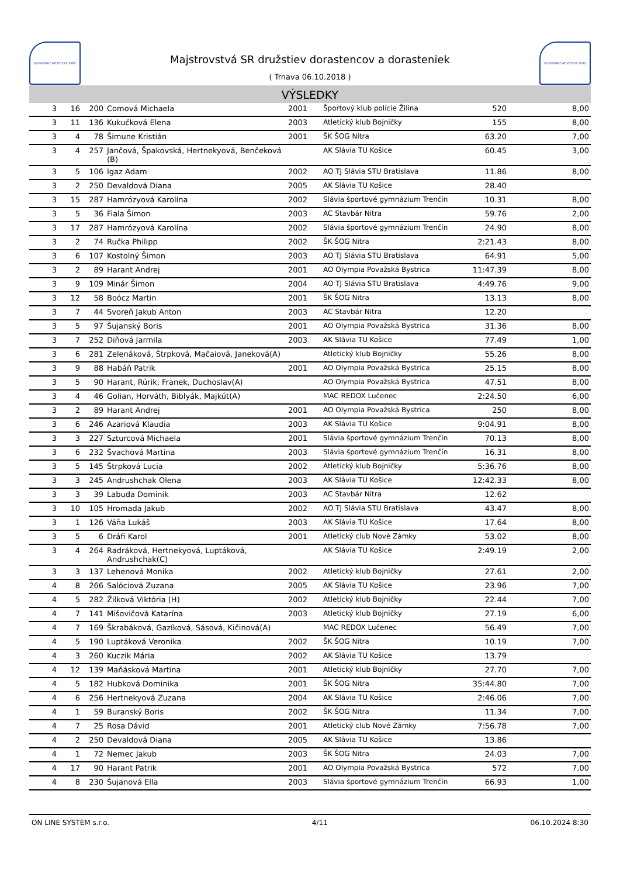SLOVENSKÝ ATLETICKÝ ZVÄZ
Majstrovstvá SR družstiev dorastencov a dorasteniek
( Trnava 06.10.2018 )
SLOVENSKÝ ATLETICKÝ ZVÄZ
VÝSLEDKY
| 3 | 16 | 200 | Comová Michaela | 2001 | Športový klub polície Žilina | 520 | 8,00 |
| 3 | 11 | 136 | Kukučková Elena | 2003 | Atletický klub Bojničky | 155 | 8,00 |
| 3 | 4 | 78 | Šimune Kristián | 2001 | ŠK ŠOG Nitra | 63.20 | 7,00 |
| 3 | 4 | 257 | Jančová, Špakovská, Hertnekyová, Benčeková (B) | | AK Slávia TU Košice | 60.45 | 3,00 |
| 3 | 5 | 106 | Igaz Adam | 2002 | AO TJ Slávia STU Bratislava | 11.86 | 8,00 |
| 3 | 2 | 250 | Devaldová Diana | 2005 | AK Slávia TU Košice | 28.40 | |
| 3 | 15 | 287 | Hamrózyová Karolína | 2002 | Slávia športové gymnázium Trenčín | 10.31 | 8,00 |
| 3 | 5 | 36 | Fiala Šimon | 2003 | AC Stavbár Nitra | 59.76 | 2,00 |
| 3 | 17 | 287 | Hamrózyová Karolína | 2002 | Slávia športové gymnázium Trenčín | 24.90 | 8,00 |
| 3 | 2 | 74 | Ručka Philipp | 2002 | ŠK ŠOG Nitra | 2:21.43 | 8,00 |
| 3 | 6 | 107 | Kostolný Šimon | 2003 | AO TJ Slávia STU Bratislava | 64.91 | 5,00 |
| 3 | 2 | 89 | Harant Andrej | 2001 | AO Olympia Považská Bystrica | 11:47.39 | 8,00 |
| 3 | 9 | 109 | Minár Šimon | 2004 | AO TJ Slávia STU Bratislava | 4:49.76 | 9,00 |
| 3 | 12 | 58 | Boócz Martin | 2001 | ŠK ŠOG Nitra | 13.13 | 8,00 |
| 3 | 7 | 44 | Svoreň Jakub Anton | 2003 | AC Stavbár Nitra | 12.20 | |
| 3 | 5 | 97 | Šujanský Boris | 2001 | AO Olympia Považská Bystrica | 31.36 | 8,00 |
| 3 | 7 | 252 | Diňová Jarmila | 2003 | AK Slávia TU Košice | 77.49 | 1,00 |
| 3 | 6 | 281 | Zelenáková, Štrpková, Mačaiová, Janeková(A) | | Atletický klub Bojničky | 55.26 | 8,00 |
| 3 | 9 | 88 | Habáň Patrik | 2001 | AO Olympia Považská Bystrica | 25.15 | 8,00 |
| 3 | 5 | 90 | Harant, Rúrik, Franek, Duchoslav(A) | | AO Olympia Považská Bystrica | 47.51 | 8,00 |
| 3 | 4 | 46 | Golian, Horváth, Biblyák, Majkút(A) | | MAC REDOX Lučenec | 2:24.50 | 6,00 |
| 3 | 2 | 89 | Harant Andrej | 2001 | AO Olympia Považská Bystrica | 250 | 8,00 |
| 3 | 6 | 246 | Azariová Klaudia | 2003 | AK Slávia TU Košice | 9:04.91 | 8,00 |
| 3 | 3 | 227 | Szturcová Michaela | 2001 | Slávia športové gymnázium Trenčín | 70.13 | 8,00 |
| 3 | 6 | 232 | Švachová Martina | 2003 | Slávia športové gymnázium Trenčín | 16.31 | 8,00 |
| 3 | 5 | 145 | Štrpková Lucia | 2002 | Atletický klub Bojničky | 5:36.76 | 8,00 |
| 3 | 3 | 245 | Andrushchak Olena | 2003 | AK Slávia TU Košice | 12:42.33 | 8,00 |
| 3 | 3 | 39 | Labuda Dominik | 2003 | AC Stavbár Nitra | 12.62 | |
| 3 | 10 | 105 | Hromada Jakub | 2002 | AO TJ Slávia STU Bratislava | 43.47 | 8,00 |
| 3 | 1 | 126 | Váňa Lukáš | 2003 | AK Slávia TU Košice | 17.64 | 8,00 |
| 3 | 5 | 6 | Dráfi Karol | 2001 | Atletický club Nové Zámky | 53.02 | 8,00 |
| 3 | 4 | 264 | Radráková, Hertnekyová, Luptáková, Andrushchak(C) | | AK Slávia TU Košice | 2:49.19 | 2,00 |
| 3 | 3 | 137 | Lehenová Monika | 2002 | Atletický klub Bojničky | 27.61 | 2,00 |
| 4 | 8 | 266 | Salóciová Zuzana | 2005 | AK Slávia TU Košice | 23.96 | 7,00 |
| 4 | 5 | 282 | Žilková Viktória (H) | 2002 | Atletický klub Bojničky | 22.44 | 7,00 |
| 4 | 7 | 141 | Mišovičová Katarína | 2003 | Atletický klub Bojničky | 27.19 | 6,00 |
| 4 | 7 | 169 | Škrabáková, Gazíková, Sásová, Kičinová(A) | | MAC REDOX Lučenec | 56.49 | 7,00 |
| 4 | 5 | 190 | Luptáková Veronika | 2002 | ŠK ŠOG Nitra | 10.19 | 7,00 |
| 4 | 3 | 260 | Kuczik Mária | 2002 | AK Slávia TU Košice | 13.79 | |
| 4 | 12 | 139 | Maňásková Martina | 2001 | Atletický klub Bojničky | 27.70 | 7,00 |
| 4 | 5 | 182 | Hubková Dominika | 2001 | ŠK ŠOG Nitra | 35:44.80 | 7,00 |
| 4 | 6 | 256 | Hertnekyová Zuzana | 2004 | AK Slávia TU Košice | 2:46.06 | 7,00 |
| 4 | 1 | 59 | Buranský Boris | 2002 | ŠK ŠOG Nitra | 11.34 | 7,00 |
| 4 | 7 | 25 | Rosa Dávid | 2001 | Atletický club Nové Zámky | 7:56.78 | 7,00 |
| 4 | 2 | 250 | Devaldová Diana | 2005 | AK Slávia TU Košice | 13.86 | |
| 4 | 1 | 72 | Nemec Jakub | 2003 | ŠK ŠOG Nitra | 24.03 | 7,00 |
| 4 | 17 | 90 | Harant Patrik | 2001 | AO Olympia Považská Bystrica | 572 | 7,00 |
| 4 | 8 | 230 | Šujanová Ella | 2003 | Slávia športové gymnázium Trenčín | 66.93 | 1,00 |
ON LINE SYSTEM s.r.o. 4/11 06.10.2024 8:30